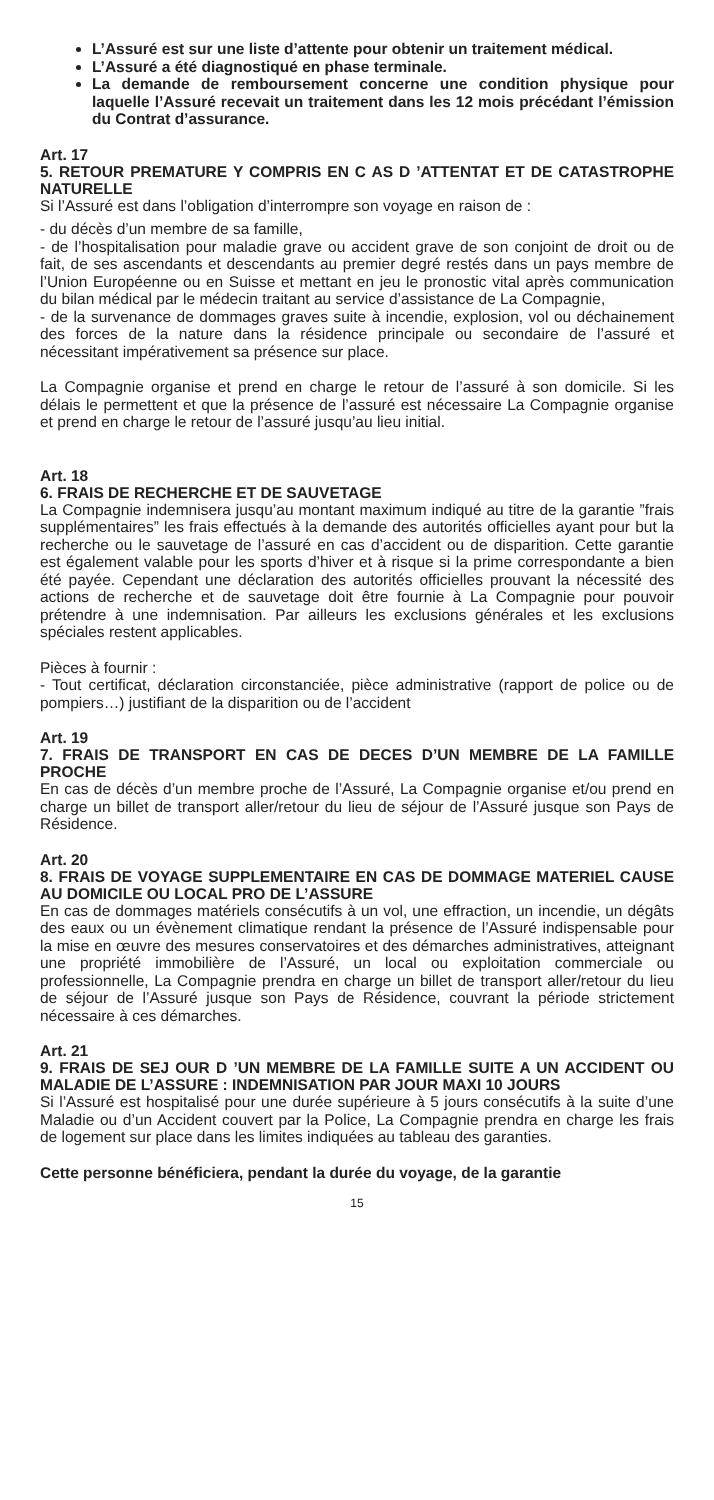L’Assuré est sur une liste d’attente pour obtenir un traitement médical.
L’Assuré a été diagnostiqué en phase terminale.
La demande de remboursement concerne une condition physique pour laquelle l’Assuré recevait un traitement dans les 12 mois précédant l’émission du Contrat d’assurance.
Art. 17
5. RETOUR PREMATURE Y COMPRIS EN C AS D ’ATTENTAT ET DE CATASTROPHE NATURELLE
Si l’Assuré est dans l’obligation d’interrompre son voyage en raison de :
- du décès d’un membre de sa famille,
- de l’hospitalisation pour maladie grave ou accident grave de son conjoint de droit ou de fait, de ses ascendants et descendants au premier degré restés dans un pays membre de l’Union Européenne ou en Suisse et mettant en jeu le pronostic vital après communication du bilan médical par le médecin traitant au service d’assistance de La Compagnie,
- de la survenance de dommages graves suite à incendie, explosion, vol ou déchainement des forces de la nature dans la résidence principale ou secondaire de l’assuré et nécessitant impérativement sa présence sur place.
La Compagnie organise et prend en charge le retour de l’assuré à son domicile. Si les délais le permettent et que la présence de l’assuré est nécessaire La Compagnie organise et prend en charge le retour de l’assuré jusqu’au lieu initial.
Art. 18
6. FRAIS DE RECHERCHE ET DE SAUVETAGE
La Compagnie indemnisera jusqu’au montant maximum indiqué au titre de la garantie ”frais supplémentaires” les frais effectués à la demande des autorités officielles ayant pour but la recherche ou le sauvetage de l’assuré en cas d’accident ou de disparition. Cette garantie est également valable pour les sports d’hiver et à risque si la prime correspondante a bien été payée. Cependant une déclaration des autorités officielles prouvant la nécessité des actions de recherche et de sauvetage doit être fournie à La Compagnie pour pouvoir prétendre à une indemnisation. Par ailleurs les exclusions générales et les exclusions spéciales restent applicables.
Pièces à fournir :
- Tout certificat, déclaration circonstanciée, pièce administrative (rapport de police ou de pompiers…) justifiant de la disparition ou de l’accident
Art. 19
7. FRAIS DE TRANSPORT EN CAS DE DECES D’UN MEMBRE DE LA FAMILLE PROCHE
En cas de décès d’un membre proche de l’Assuré, La Compagnie organise et/ou prend en charge un billet de transport aller/retour du lieu de séjour de l’Assuré jusque son Pays de Résidence.
Art. 20
8. FRAIS DE VOYAGE SUPPLEMENTAIRE EN CAS DE DOMMAGE MATERIEL CAUSE AU DOMICILE OU LOCAL PRO DE L’ASSURE
En cas de dommages matériels consécutifs à un vol, une effraction, un incendie, un dégâts des eaux ou un évènement climatique rendant la présence de l’Assuré indispensable pour la mise en œuvre des mesures conservatoires et des démarches administratives, atteignant une propriété immobilière de l’Assuré, un local ou exploitation commerciale ou professionnelle, La Compagnie prendra en charge un billet de transport aller/retour du lieu de séjour de l’Assuré jusque son Pays de Résidence, couvrant la période strictement nécessaire à ces démarches.
Art. 21
9. FRAIS DE SEJ OUR D ’UN MEMBRE DE LA FAMILLE SUITE A UN ACCIDENT OU MALADIE DE L’ASSURE : INDEMNISATION PAR JOUR MAXI 10 JOURS
Si l’Assuré est hospitalisé pour une durée supérieure à 5 jours consécutifs à la suite d’une Maladie ou d’un Accident couvert par la Police, La Compagnie prendra en charge les frais de logement sur place dans les limites indiquées au tableau des garanties.
Cette personne bénéficiera, pendant la durée du voyage, de la garantie
15